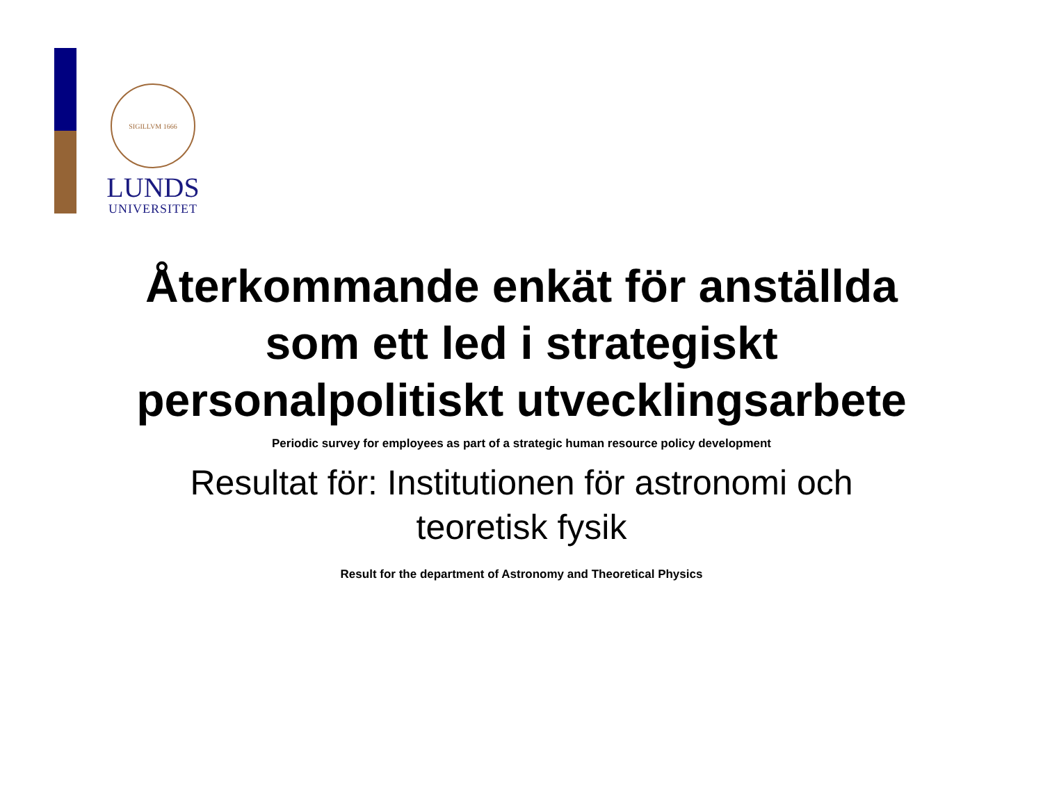SIGILLVM 1666
LUNDS
UNIVERSITET
Återkommande enkät för anställda
som ett led i strategiskt
personalpolitiskt utvecklingsarbete
Periodic survey for employees as part of a strategic human resource policy development
Resultat för: Institutionen för astronomi och
teoretisk fysik
Result for the department of Astronomy and Theoretical Physics